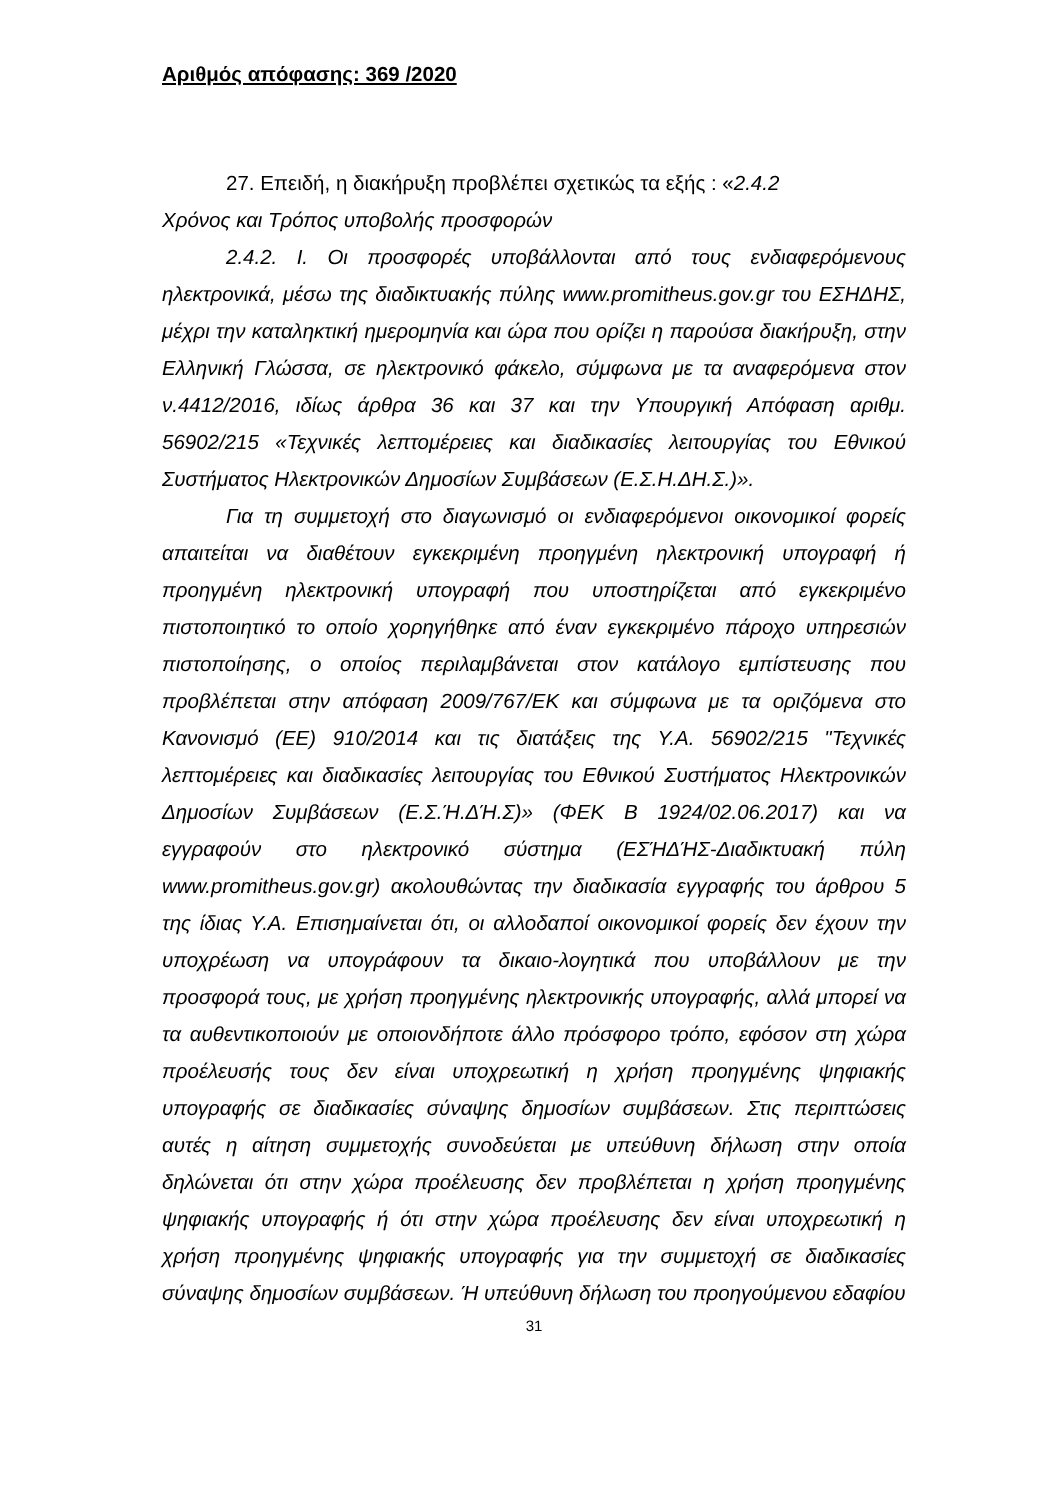Αριθμός απόφασης: 369 /2020
27. Επειδή, η διακήρυξη προβλέπει σχετικώς τα εξής : «2.4.2
Χρόνος και Τρόπος υποβολής προσφορών
2.4.2. Ι. Οι προσφορές υποβάλλονται από τους ενδιαφερόμενους ηλεκτρονικά, μέσω της διαδικτυακής πύλης www.promitheus.gov.gr του ΕΣΗΔΗΣ, μέχρι την καταληκτική ημερομηνία και ώρα που ορίζει η παρούσα διακήρυξη, στην Ελληνική Γλώσσα, σε ηλεκτρονικό φάκελο, σύμφωνα με τα αναφερόμενα στον ν.4412/2016, ιδίως άρθρα 36 και 37 και την Υπουργική Απόφαση αριθμ. 56902/215 «Τεχνικές λεπτομέρειες και διαδικασίες λειτουργίας του Εθνικού Συστήματος Ηλεκτρονικών Δημοσίων Συμβάσεων (Ε.Σ.Η.ΔΗ.Σ.)».
Για τη συμμετοχή στο διαγωνισμό οι ενδιαφερόμενοι οικονομικοί φορείς απαιτείται να διαθέτουν εγκεκριμένη προηγμένη ηλεκτρονική υπογραφή ή προηγμένη ηλεκτρονική υπογραφή που υποστηρίζεται από εγκεκριμένο πιστοποιητικό το οποίο χορηγήθηκε από έναν εγκεκριμένο πάροχο υπηρεσιών πιστοποίησης, ο οποίος περιλαμβάνεται στον κατάλογο εμπίστευσης που προβλέπεται στην απόφαση 2009/767/ΕΚ και σύμφωνα με τα οριζόμενα στο Κανονισμό (ΕΕ) 910/2014 και τις διατάξεις της Υ.Α. 56902/215 "Τεχνικές λεπτομέρειες και διαδικασίες λειτουργίας του Εθνικού Συστήματος Ηλεκτρονικών Δημοσίων Συμβάσεων (Ε.Σ.Ή.ΔΉ.Σ)» (ΦΕΚ Β 1924/02.06.2017) και να εγγραφούν στο ηλεκτρονικό σύστημα (ΕΣΉΔΉΣ-Διαδικτυακή πύλη www.promitheus.gov.gr) ακολουθώντας την διαδικασία εγγραφής του άρθρου 5 της ίδιας Υ.Α. Επισημαίνεται ότι, οι αλλοδαποί οικονομικοί φορείς δεν έχουν την υποχρέωση να υπογράφουν τα δικαιο-λογητικά που υποβάλλουν με την προσφορά τους, με χρήση προηγμένης ηλεκτρονικής υπογραφής, αλλά μπορεί να τα αυθεντικοποιούν με οποιονδήποτε άλλο πρόσφορο τρόπο, εφόσον στη χώρα προέλευσής τους δεν είναι υποχρεωτική η χρήση προηγμένης ψηφιακής υπογραφής σε διαδικασίες σύναψης δημοσίων συμβάσεων. Στις περιπτώσεις αυτές η αίτηση συμμετοχής συνοδεύεται με υπεύθυνη δήλωση στην οποία δηλώνεται ότι στην χώρα προέλευσης δεν προβλέπεται η χρήση προηγμένης ψηφιακής υπογραφής ή ότι στην χώρα προέλευσης δεν είναι υποχρεωτική η χρήση προηγμένης ψηφιακής υπογραφής για την συμμετοχή σε διαδικασίες σύναψης δημοσίων συμβάσεων. Ή υπεύθυνη δήλωση του προηγούμενου εδαφίου
31